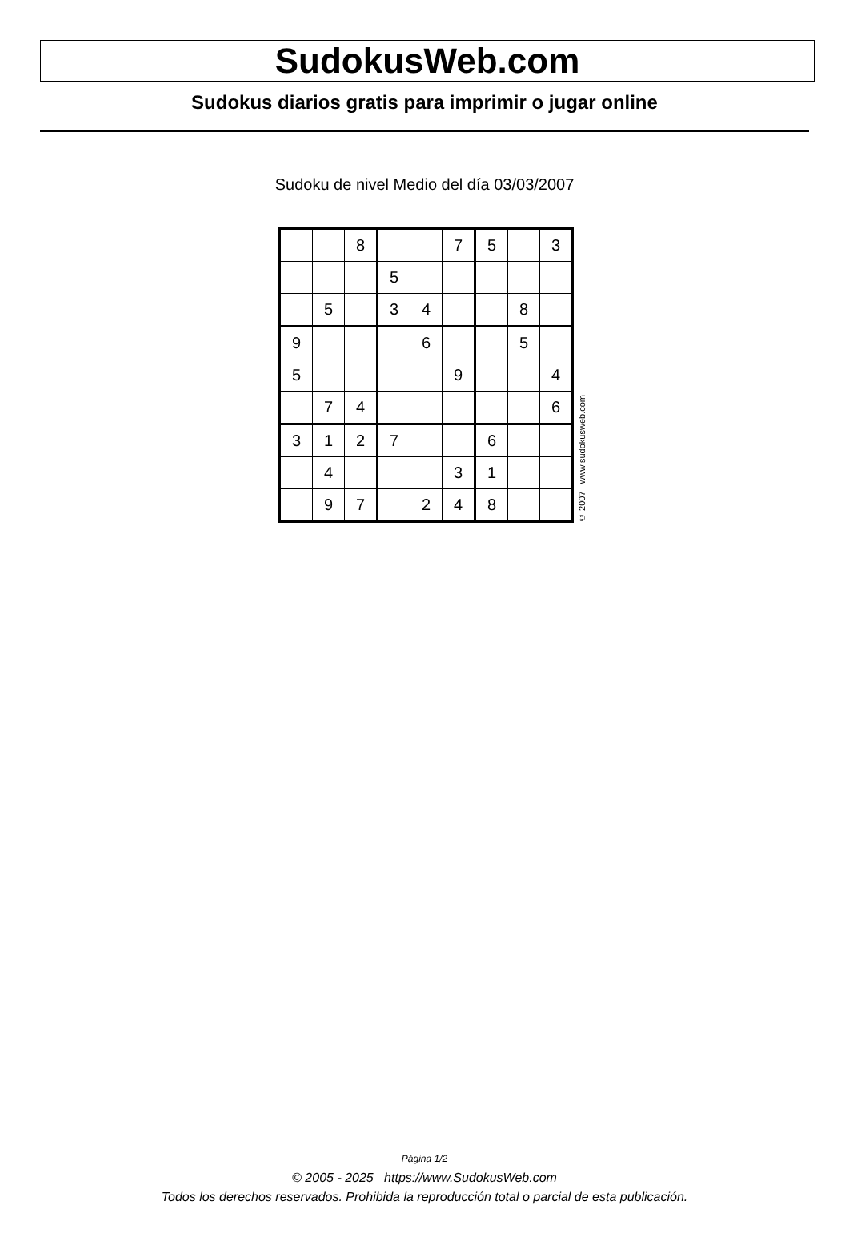SudokusWeb.com
Sudokus diarios gratis para imprimir o jugar online
Sudoku de nivel Medio del día 03/03/2007
| | | 8 | | | 7 | 5 | | 3 |
| | | | 5 | | | | | |
| | 5 | | 3 | 4 | | | 8 | |
| 9 | | | | 6 | | | 5 | |
| 5 | | | | | 9 | | | 4 |
| | 7 | 4 | | | | | | 6 |
| 3 | 1 | 2 | 7 | | | 6 | | |
| | 4 | | | | 3 | 1 | | |
| | 9 | 7 | | 2 | 4 | 8 | | |
© 2007 www.sudokusweb.com
Página 1/2
© 2005 - 2025 https://www.SudokusWeb.com
Todos los derechos reservados. Prohibida la reproducción total o parcial de esta publicación.